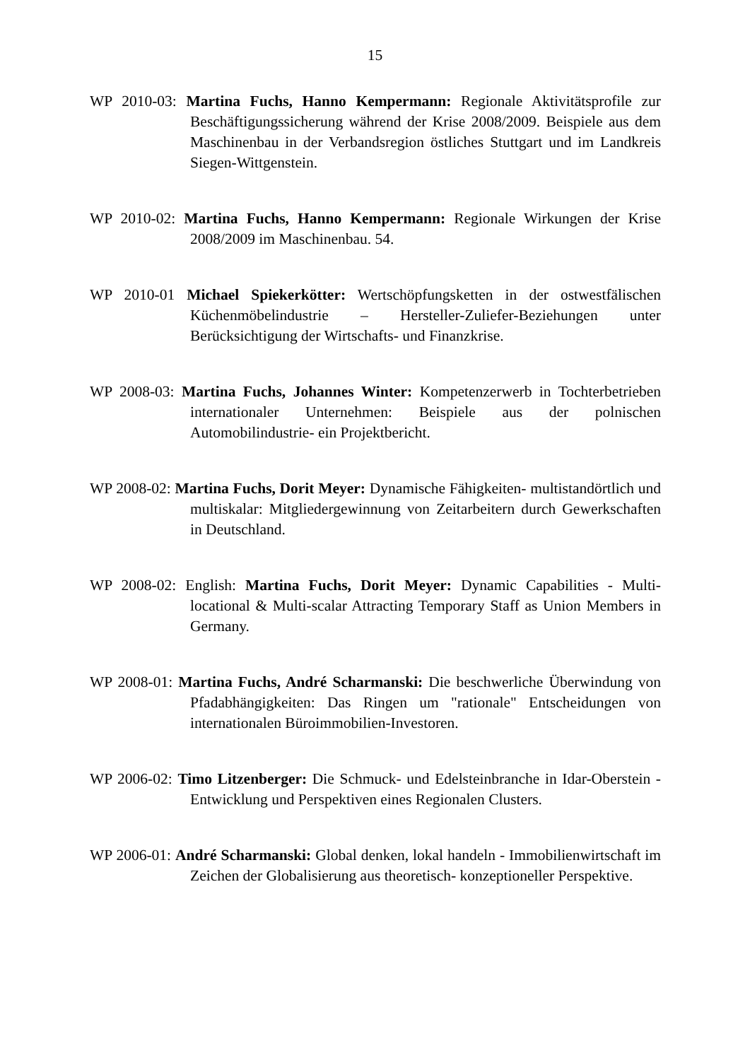15
WP 2010-03: Martina Fuchs, Hanno Kempermann: Regionale Aktivitätspro­file zur Beschäftigungssicherung während der Krise 2008/2009. Beispiele aus dem Maschinenbau in der Verbandsregion östliches Stuttgart und im Landkreis Siegen-Wittgenstein.
WP 2010-02: Martina Fuchs, Hanno Kempermann: Regionale Wirkungen der Krise 2008/2009 im Maschinenbau. 54.
WP 2010-01 Michael Spiekerkötter: Wertschöpfungsketten in der ostwestfäli­schen Küchenmöbelindustrie – Hersteller-Zuliefer-Beziehungen unter Berücksichtigung der Wirtschafts- und Finanzkrise.
WP 2008-03: Martina Fuchs, Johannes Winter: Kompetenzerwerb in Tochter­betrieben internationaler Unternehmen: Beispiele aus der polni­schen Automobilindustrie- ein Projektbericht.
WP 2008-02: Martina Fuchs, Dorit Meyer: Dynamische Fähigkeiten- multi­standörtlich und multiskalar: Mitgliedergewinnung von Zeitarbei­tern durch Gewerkschaften in Deutschland.
WP 2008-02: English: Martina Fuchs, Dorit Meyer: Dynamic Capabilities - Multi-locational & Multi-scalar Attracting Temporary Staff as Un­ion Members in Germany.
WP 2008-01: Martina Fuchs, André Scharmanski: Die beschwerliche Über­windung von Pfadabhängigkeiten: Das Ringen um "rationale" Ent­scheidungen von internationalen Büroimmobilien-Investoren.
WP 2006-02: Timo Litzenberger: Die Schmuck- und Edelsteinbranche in Idar-Oberstein - Entwicklung und Perspektiven eines Regionalen Clus­ters.
WP 2006-01: André Scharmanski: Global denken, lokal handeln - Immobilien­wirtschaft im Zeichen der Globalisierung aus theoretisch- konzep­tioneller Perspektive.